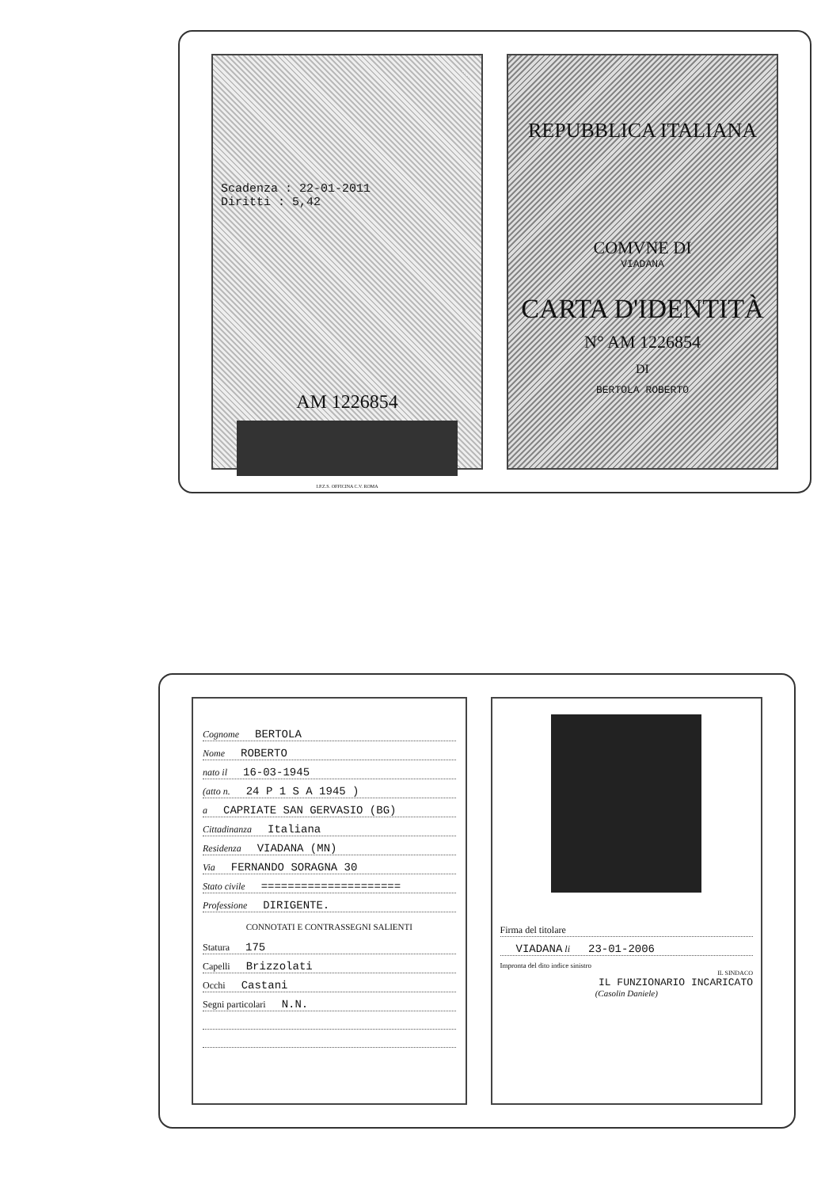Scadenza : 22-01-2011
Diritti : 5,42
AM 1226854
I.P.Z.S. OFFICINA C.V. ROMA
REPUBBLICA ITALIANA
COMVNE DI
VIADANA
CARTA D'IDENTITÀ
N° AM 1226854
DI
BERTOLA ROBERTO
Cognome BERTOLA
Nome ROBERTO
nato il 16-03-1945
(atto n. 24 P 1 S A 1945 )
a CAPRIATE SAN GERVASIO (BG)
Cittadinanza Italiana
Residenza VIADANA (MN)
Via FERNANDO SORAGNA 30
Stato civile =====================
Professione DIRIGENTE.
CONNOTATI E CONTRASSEGNI SALIENTI
Statura 175
Capelli Brizzolati
Occhi Castani
Segni particolari N.N.
Firma del titolare
VIADANA li 23-01-2006
Impronta del dito indice sinistro
IL SINDACO
IL FUNZIONARIO INCARICATO
(Casolin Daniele)